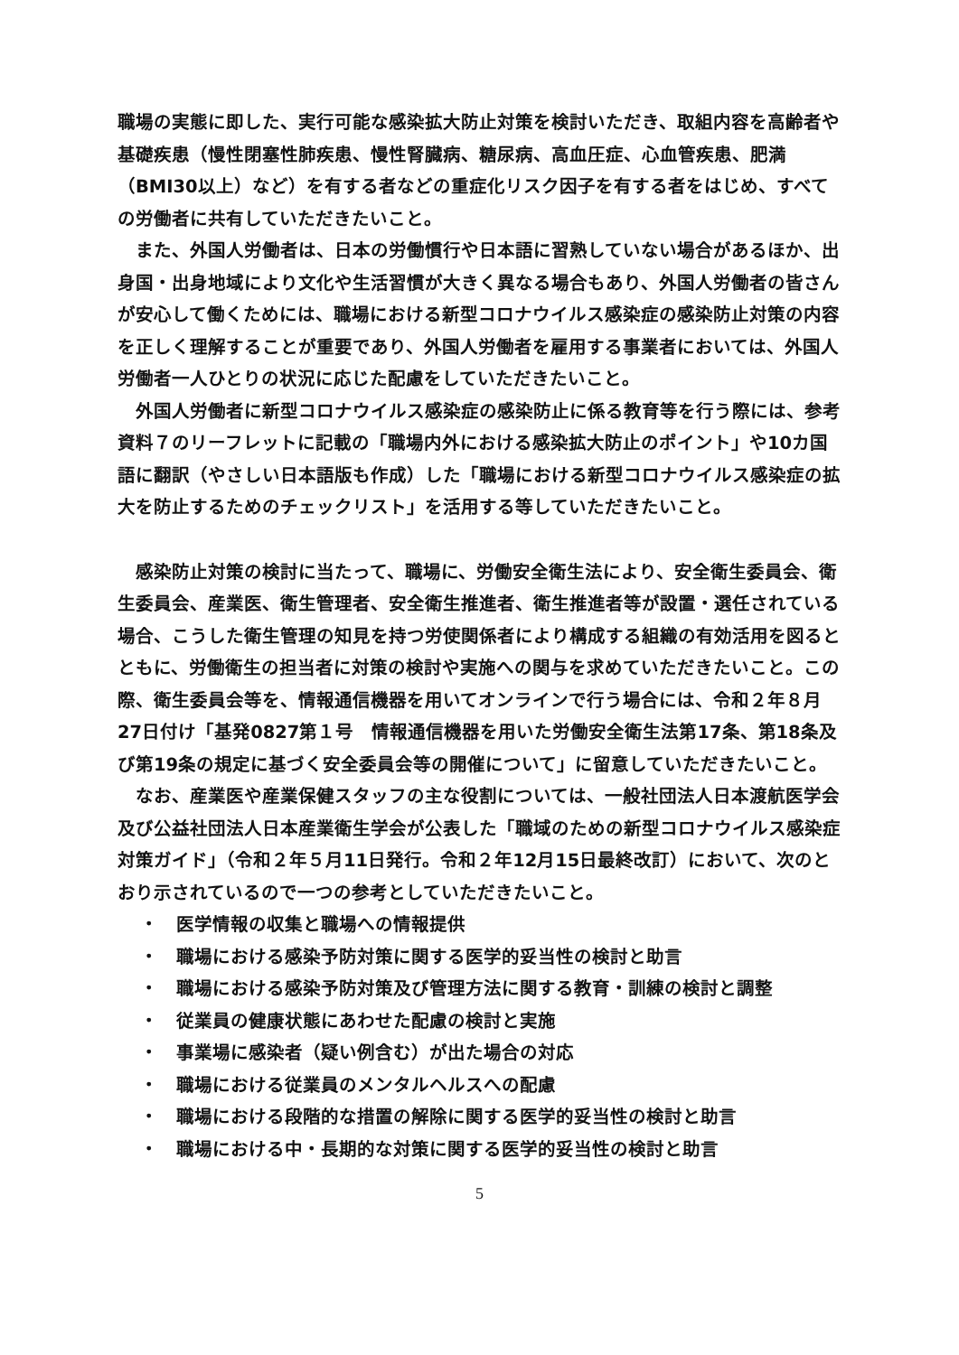職場の実態に即した、実行可能な感染拡大防止対策を検討いただき、取組内容を高齢者や基礎疾患（慢性閉塞性肺疾患、慢性腎臓病、糖尿病、高血圧症、心血管疾患、肥満（BMI30以上）など）を有する者などの重症化リスク因子を有する者をはじめ、すべての労働者に共有していただきたいこと。
また、外国人労働者は、日本の労働慣行や日本語に習熟していない場合があるほか、出身国・出身地域により文化や生活習慣が大きく異なる場合もあり、外国人労働者の皆さんが安心して働くためには、職場における新型コロナウイルス感染症の感染防止対策の内容を正しく理解することが重要であり、外国人労働者を雇用する事業者においては、外国人労働者一人ひとりの状況に応じた配慮をしていただきたいこと。
外国人労働者に新型コロナウイルス感染症の感染防止に係る教育等を行う際には、参考資料７のリーフレットに記載の「職場内外における感染拡大防止のポイント」や10カ国語に翻訳（やさしい日本語版も作成）した「職場における新型コロナウイルス感染症の拡大を防止するためのチェックリスト」を活用する等していただきたいこと。
感染防止対策の検討に当たって、職場に、労働安全衛生法により、安全衛生委員会、衛生委員会、産業医、衛生管理者、安全衛生推進者、衛生推進者等が設置・選任されている場合、こうした衛生管理の知見を持つ労使関係者により構成する組織の有効活用を図るとともに、労働衛生の担当者に対策の検討や実施への関与を求めていただきたいこと。この際、衛生委員会等を、情報通信機器を用いてオンラインで行う場合には、令和２年８月27日付け「基発0827第１号　情報通信機器を用いた労働安全衛生法第17条、第18条及び第19条の規定に基づく安全委員会等の開催について」に留意していただきたいこと。
なお、産業医や産業保健スタッフの主な役割については、一般社団法人日本渡航医学会及び公益社団法人日本産業衛生学会が公表した「職域のための新型コロナウイルス感染症対策ガイド」（令和２年５月11日発行。令和２年12月15日最終改訂）において、次のとおり示されているので一つの参考としていただきたいこと。
・　医学情報の収集と職場への情報提供
・　職場における感染予防対策に関する医学的妥当性の検討と助言
・　職場における感染予防対策及び管理方法に関する教育・訓練の検討と調整
・　従業員の健康状態にあわせた配慮の検討と実施
・　事業場に感染者（疑い例含む）が出た場合の対応
・　職場における従業員のメンタルヘルスへの配慮
・　職場における段階的な措置の解除に関する医学的妥当性の検討と助言
・　職場における中・長期的な対策に関する医学的妥当性の検討と助言
5